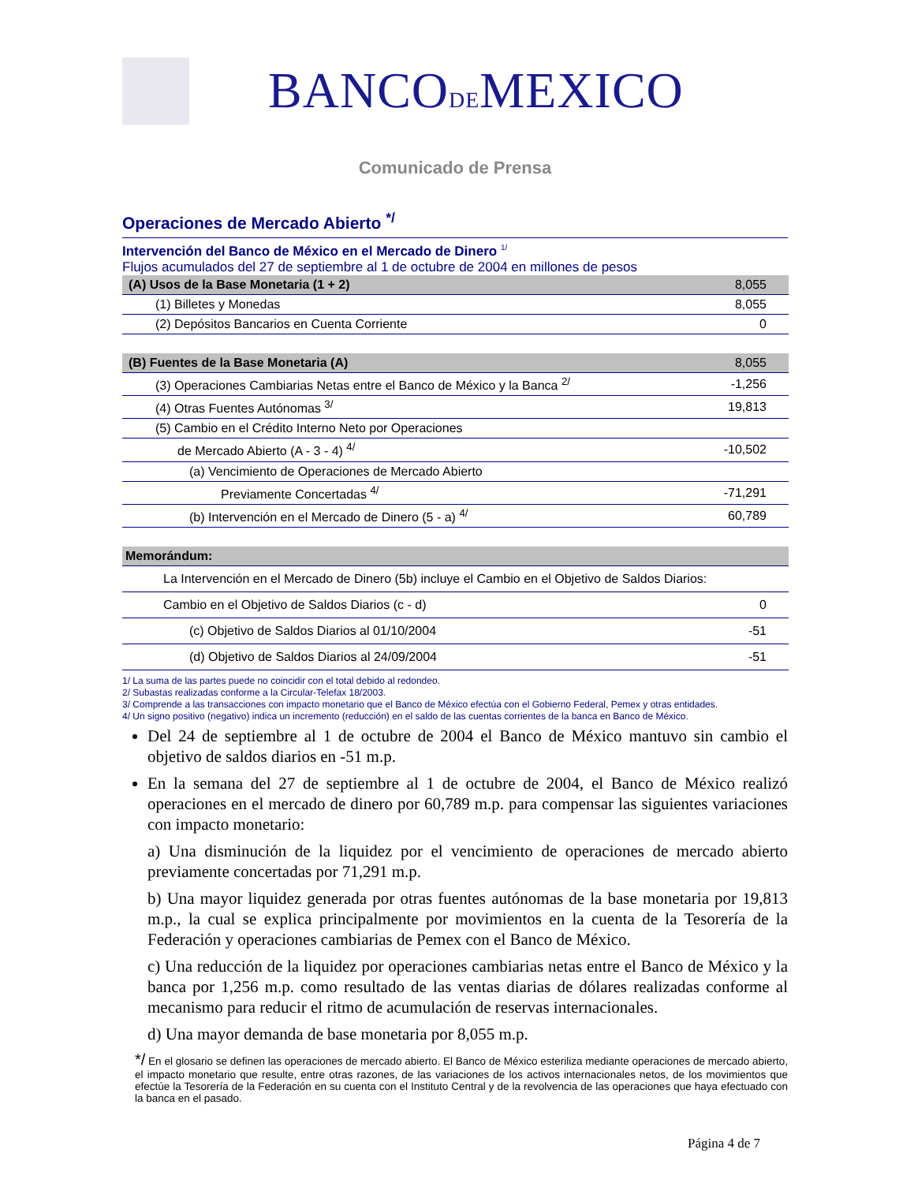BANCODEMEXICO
Comunicado de Prensa
Operaciones de Mercado Abierto <sup>*/</sup>
Intervención del Banco de México en el Mercado de Dinero <sup>1/</sup>
Flujos acumulados del 27 de septiembre al 1 de octubre de 2004 en millones de pesos
| (A) Usos de la Base Monetaria (1 + 2) | 8,055 |
| (1) Billetes y Monedas | 8,055 |
| (2) Depósitos Bancarios en Cuenta Corriente | 0 |
| (B) Fuentes de la Base Monetaria (A) | 8,055 |
| (3) Operaciones Cambiarias Netas entre el Banco de México y la Banca <sup>2/</sup> | -1,256 |
| (4) Otras Fuentes Autónomas <sup>3/</sup> | 19,813 |
| (5) Cambio en el Crédito Interno Neto por Operaciones | |
| de Mercado Abierto (A - 3 - 4) <sup>4/</sup> | -10,502 |
| (a) Vencimiento de Operaciones de Mercado Abierto | |
| Previamente Concertadas <sup>4/</sup> | -71,291 |
| (b) Intervención en el Mercado de Dinero (5 - a) <sup>4/</sup> | 60,789 |
| Memorándum: | |
| La Intervención en el Mercado de Dinero (5b) incluye el Cambio en el Objetivo de Saldos Diarios: | |
| Cambio en el Objetivo de Saldos Diarios (c - d) | 0 |
| (c) Objetivo de Saldos Diarios al 01/10/2004 | -51 |
| (d) Objetivo de Saldos Diarios al 24/09/2004 | -51 |
1/ La suma de las partes puede no coincidir con el total debido al redondeo.
2/ Subastas realizadas conforme a la Circular-Telefax 18/2003.
3/ Comprende a las transacciones con impacto monetario que el Banco de México efectúa con el Gobierno Federal, Pemex y otras entidades.
4/ Un signo positivo (negativo) indica un incremento (reducción) en el saldo de las cuentas corrientes de la banca en Banco de México.
Del 24 de septiembre al 1 de octubre de 2004 el Banco de México mantuvo sin cambio el objetivo de saldos diarios en -51 m.p.
En la semana del 27 de septiembre al 1 de octubre de 2004, el Banco de México realizó operaciones en el mercado de dinero por 60,789 m.p. para compensar las siguientes variaciones con impacto monetario:
a) Una disminución de la liquidez por el vencimiento de operaciones de mercado abierto previamente concertadas por 71,291 m.p.
b) Una mayor liquidez generada por otras fuentes autónomas de la base monetaria por 19,813 m.p., la cual se explica principalmente por movimientos en la cuenta de la Tesorería de la Federación y operaciones cambiarias de Pemex con el Banco de México.
c) Una reducción de la liquidez por operaciones cambiarias netas entre el Banco de México y la banca por 1,256 m.p. como resultado de las ventas diarias de dólares realizadas conforme al mecanismo para reducir el ritmo de acumulación de reservas internacionales.
d) Una mayor demanda de base monetaria por 8,055 m.p.
*/ En el glosario se definen las operaciones de mercado abierto. El Banco de México esteriliza mediante operaciones de mercado abierto, el impacto monetario que resulte, entre otras razones, de las variaciones de los activos internacionales netos, de los movimientos que efectúe la Tesorería de la Federación en su cuenta con el Instituto Central y de la revolvencia de las operaciones que haya efectuado con la banca en el pasado.
Página 4 de 7